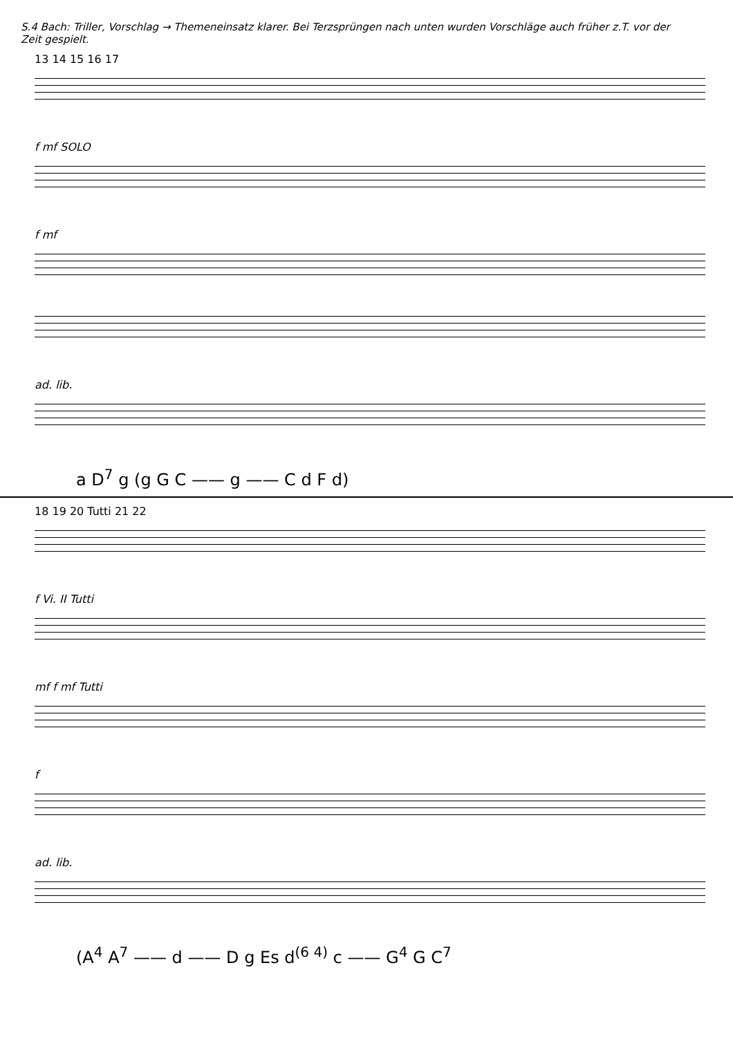S.4 Bach: Triller, Vorschlag → Themeneinsatz klarer. Bei Terzsprüngen nach unten wurden Vorschläge auch früher z.T. vor der Zeit gespielt.
13 14 15 16 17
f mf SOLO
f mf
ad. lib.
a D<sup>7</sup> g (g G C —— g —— C d F d)
18 19 20 Tutti 21 22
f Vi. II Tutti
mf f mf Tutti
f
ad. lib.
(A<sup>4</sup> A<sup>7</sup> —— d —— D g Es d<sup>(6 4)</sup> c —— G<sup>4</sup> G C<sup>7</sup>